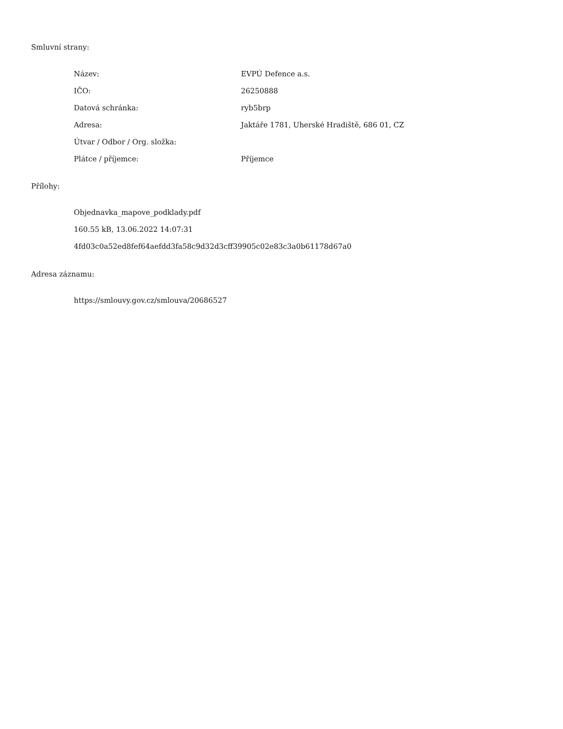Smluvní strany:
| Název: | EVPÚ Defence a.s. |
| IČO: | 26250888 |
| Datová schránka: | ryb5brp |
| Adresa: | Jaktáře 1781, Uherské Hradiště, 686 01, CZ |
| Útvar / Odbor / Org. složka: | |
| Plátce / příjemce: | Příjemce |
Přílohy:
Objednavka_mapove_podklady.pdf
160.55 kB, 13.06.2022 14:07:31
4fd03c0a52ed8fef64aefdd3fa58c9d32d3cff39905c02e83c3a0b61178d67a0
Adresa záznamu:
https://smlouvy.gov.cz/smlouva/20686527